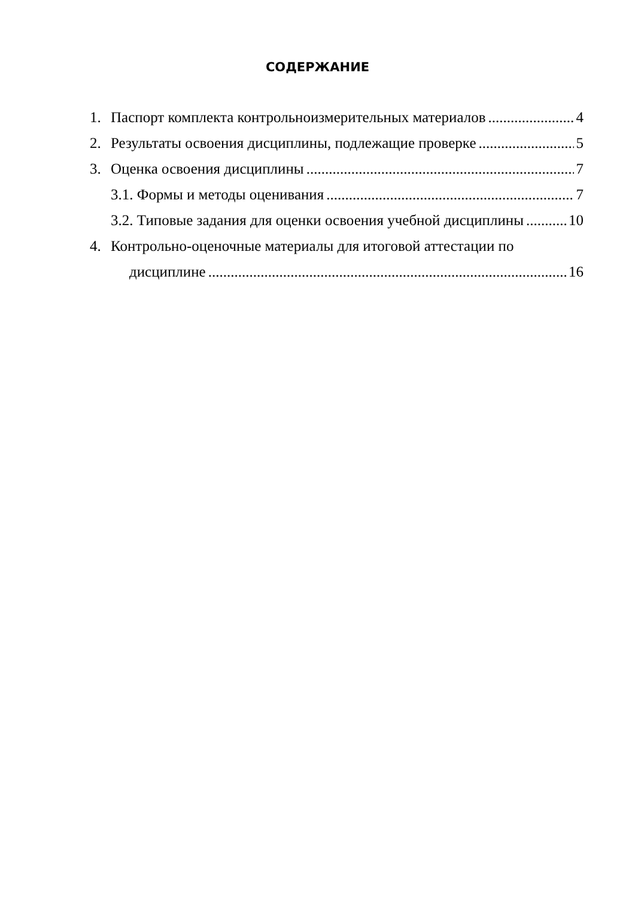СОДЕРЖАНИЕ
1. Паспорт комплекта контрольноизмерительных материалов 4
2. Результаты освоения дисциплины, подлежащие проверке 5
3. Оценка освоения дисциплины 7
3.1. Формы и методы оценивания 7
3.2. Типовые задания для оценки освоения учебной дисциплины 10
4. Контрольно-оценочные материалы для итоговой аттестации по
дисциплине 16